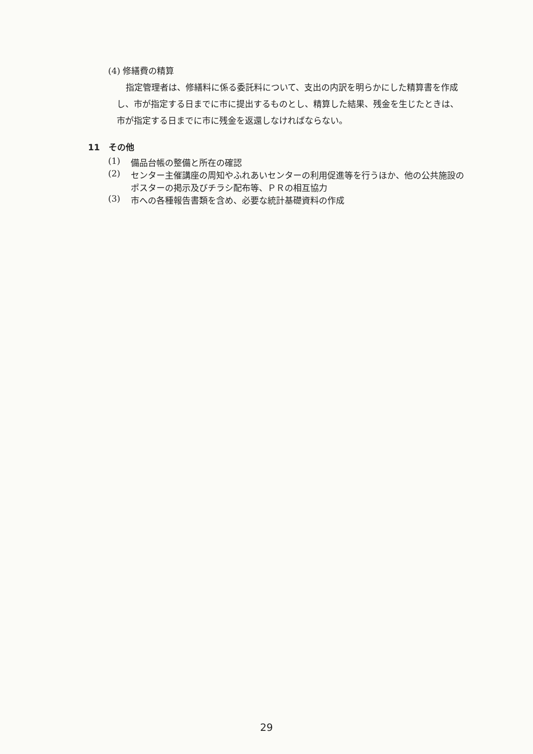(4) 修繕費の精算
指定管理者は、修繕料に係る委託料について、支出の内訳を明らかにした精算書を作成し、市が指定する日までに市に提出するものとし、精算した結果、残金を生じたときは、市が指定する日までに市に残金を返還しなければならない。
11　その他
(1) 備品台帳の整備と所在の確認
(2) センター主催講座の周知やふれあいセンターの利用促進等を行うほか、他の公共施設のポスターの掲示及びチラシ配布等、ＰＲの相互協力
(3) 市への各種報告書類を含め、必要な統計基礎資料の作成
29